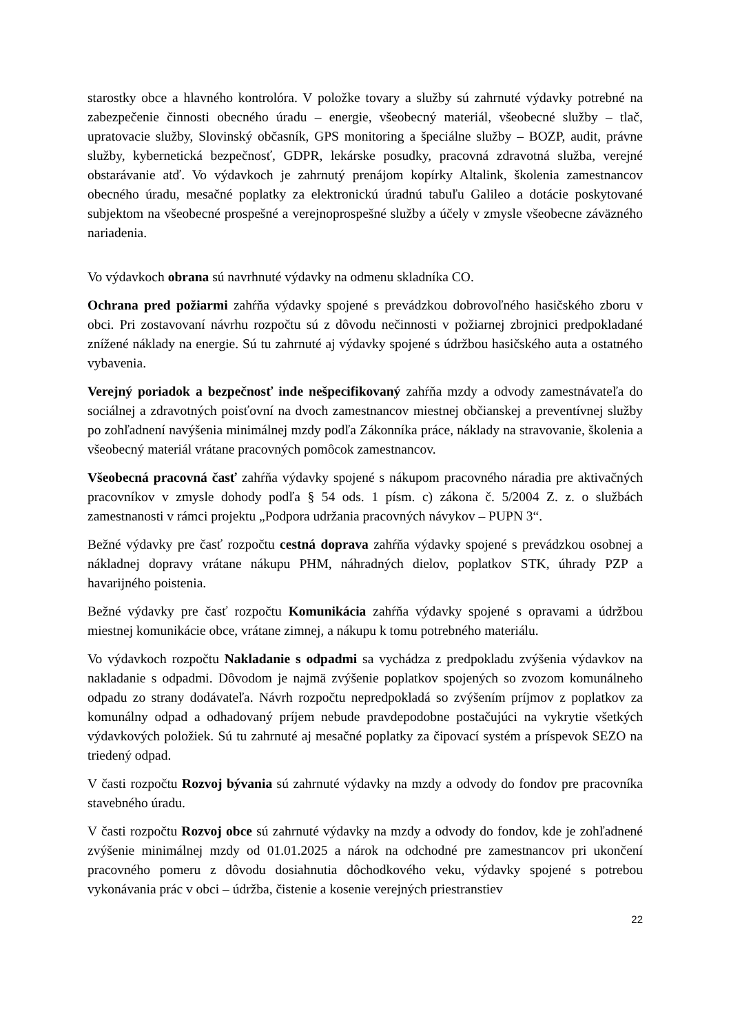starostky obce a hlavného kontrolóra. V položke tovary a služby sú zahrnuté výdavky potrebné na zabezpečenie činnosti obecného úradu – energie, všeobecný materiál, všeobecné služby – tlač, upratovacie služby, Slovinský občasník, GPS monitoring a špeciálne služby – BOZP, audit, právne služby, kybernetická bezpečnosť, GDPR, lekárske posudky, pracovná zdravotná služba, verejné obstarávanie atď. Vo výdavkoch je zahrnutý prenájom kopírky Altalink, školenia zamestnancov obecného úradu, mesačné poplatky za elektronickú úradnú tabuľu Galileo a dotácie poskytované subjektom na všeobecné prospešné a verejnoprospešné služby a účely v zmysle všeobecne záväzného nariadenia.
Vo výdavkoch obrana sú navrhnuté výdavky na odmenu skladníka CO.
Ochrana pred požiarmi zahŕňa výdavky spojené s prevádzkou dobrovoľného hasičského zboru v obci. Pri zostavovaní návrhu rozpočtu sú z dôvodu nečinnosti v požiarnej zbrojnici predpokladané znížené náklady na energie. Sú tu zahrnuté aj výdavky spojené s údržbou hasičského auta a ostatného vybavenia.
Verejný poriadok a bezpečnosť inde nešpecifikovaný zahŕňa mzdy a odvody zamestnávateľa do sociálnej a zdravotných poisťovní na dvoch zamestnancov miestnej občianskej a preventívnej služby po zohľadnení navýšenia minimálnej mzdy podľa Zákonníka práce, náklady na stravovanie, školenia a všeobecný materiál vrátane pracovných pomôcok zamestnancov.
Všeobecná pracovná časť zahŕňa výdavky spojené s nákupom pracovného náradia pre aktivačných pracovníkov v zmysle dohody podľa § 54 ods. 1 písm. c) zákona č. 5/2004 Z. z. o službách zamestnanosti v rámci projektu „Podpora udržania pracovných návykov – PUPN 3“.
Bežné výdavky pre časť rozpočtu cestná doprava zahŕňa výdavky spojené s prevádzkou osobnej a nákladnej dopravy vrátane nákupu PHM, náhradných dielov, poplatkov STK, úhrady PZP a havarijného poistenia.
Bežné výdavky pre časť rozpočtu Komunikácia zahŕňa výdavky spojené s opravami a údržbou miestnej komunikácie obce, vrátane zimnej, a nákupu k tomu potrebného materiálu.
Vo výdavkoch rozpočtu Nakladanie s odpadmi sa vychádza z predpokladu zvýšenia výdavkov na nakladanie s odpadmi. Dôvodom je najmä zvýšenie poplatkov spojených so zvozom komunálneho odpadu zo strany dodávateľa. Návrh rozpočtu nepredpokladá so zvýšením príjmov z poplatkov za komunálny odpad a odhadovaný príjem nebude pravdepodobne postačujúci na vykrytie všetkých výdavkových položiek. Sú tu zahrnuté aj mesačné poplatky za čipovací systém a príspevok SEZO na triedený odpad.
V časti rozpočtu Rozvoj bývania sú zahrnuté výdavky na mzdy a odvody do fondov pre pracovníka stavebného úradu.
V časti rozpočtu Rozvoj obce sú zahrnuté výdavky na mzdy a odvody do fondov, kde je zohľadnené zvýšenie minimálnej mzdy od 01.01.2025 a nárok na odchodné pre zamestnancov pri ukončení pracovného pomeru z dôvodu dosiahnutia dôchodkového veku, výdavky spojené s potrebou vykonávania prác v obci – údržba, čistenie a kosenie verejných priestranstiev
22